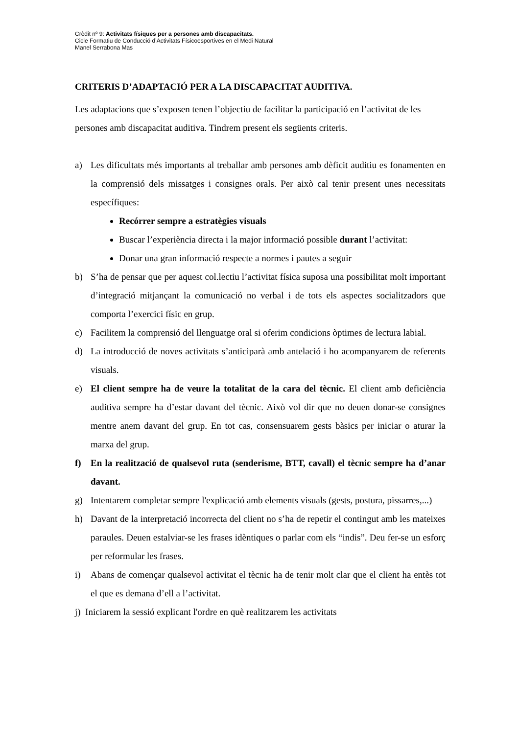Crèdit nº 9: Activitats físiques per a persones amb discapacitats.
Cicle Formatiu de Conducció d’Activitats Físicoesportives en el Medi Natural
Manel Serrabona Mas
CRITERIS D’ADAPTACIÓ PER A LA DISCAPACITAT AUDITIVA.
Les adaptacions que s’exposen tenen l’objectiu de facilitar la participació en l’activitat de les persones amb discapacitat auditiva. Tindrem present els següents criteris.
a) Les dificultats més importants al treballar amb persones amb dèficit auditiu es fonamenten en la comprensió dels missatges i consignes orals. Per això cal tenir present unes necessitats específiques:
Recórrer sempre a estratègies visuals
Buscar l’experiència directa i la major informació possible durant l’activitat:
Donar una gran informació respecte a normes i pautes a seguir
b) S’ha de pensar que per aquest col.lectiu l’activitat física suposa una possibilitat molt important d’integració mitjançant la comunicació no verbal i de tots els aspectes socialitzadors que comporta l’exercici físic en grup.
c) Facilitem la comprensió del llenguatge oral si oferim condicions òptimes de lectura labial.
d) La introducció de noves activitats s’anticiparà amb antelació i ho acompanyarem de referents visuals.
e) El client sempre ha de veure la totalitat de la cara del tècnic. El client amb deficiència auditiva sempre ha d’estar davant del tècnic. Això vol dir que no deuen donar-se consignes mentre anem davant del grup. En tot cas, consensuarem gests bàsics per iniciar o aturar la marxa del grup.
f) En la realització de qualsevol ruta (senderisme, BTT, cavall) el tècnic sempre ha d’anar davant.
g) Intentarem completar sempre l'explicació amb elements visuals (gests, postura, pissarres,...)
h) Davant de la interpretació incorrecta del client no s’ha de repetir el contingut amb les mateixes paraules. Deuen estalviar-se les frases idèntiques o parlar com els “indis”. Deu fer-se un esforç per reformular les frases.
i) Abans de començar qualsevol activitat el tècnic ha de tenir molt clar que el client ha entès tot el que es demana d’ell a l’activitat.
j) Iniciarem la sessió explicant l'ordre en què realitzarem les activitats